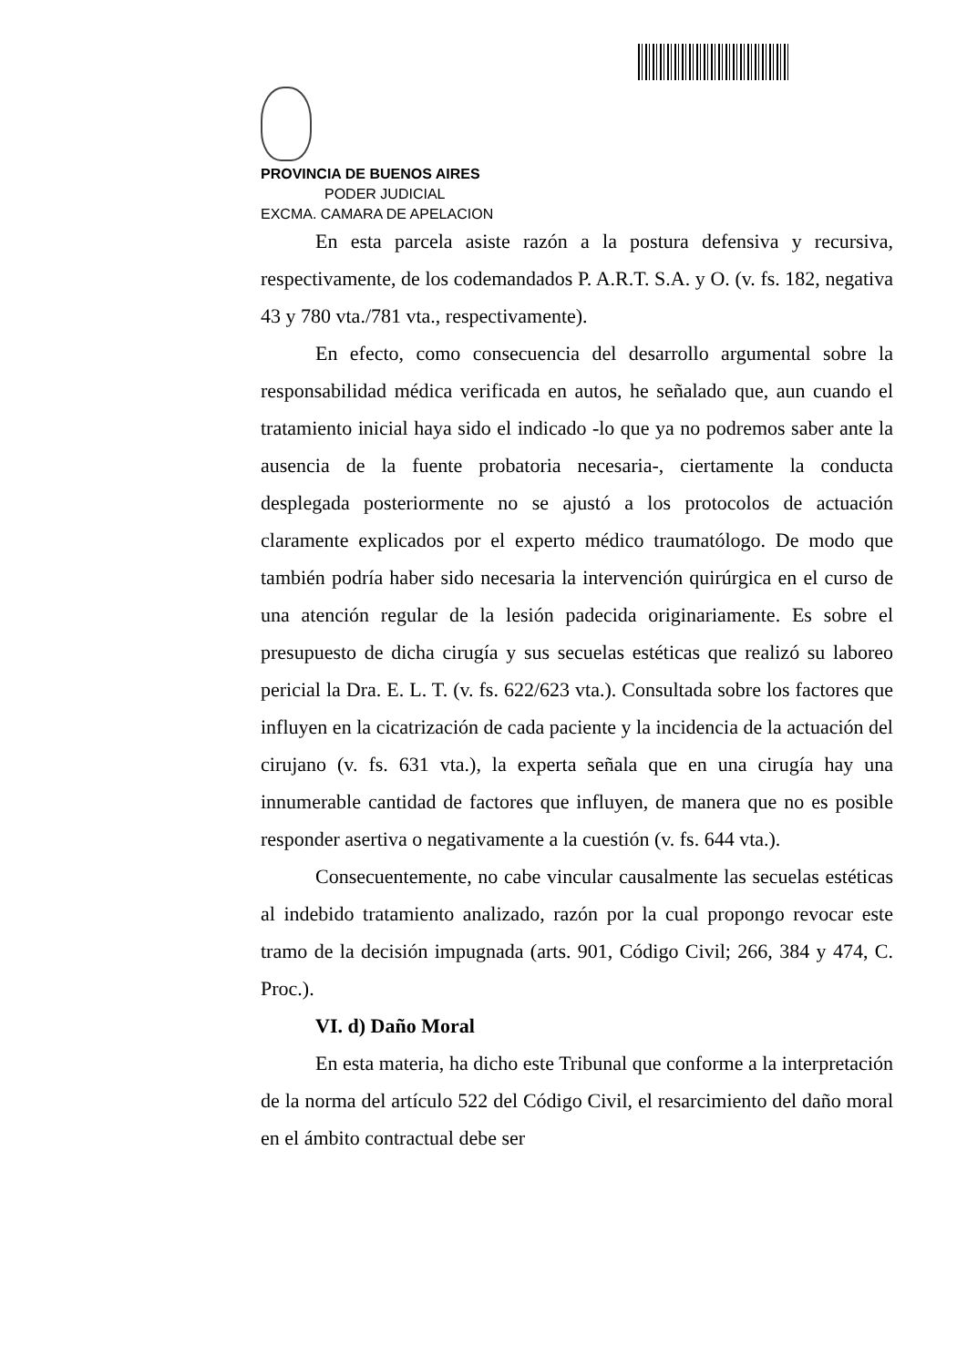PROVINCIA DE BUENOS AIRES
PODER JUDICIAL
EXCMA. CAMARA DE APELACION
En esta parcela asiste razón a la postura defensiva y recursiva, respectivamente, de los codemandados P. A.R.T. S.A. y O. (v. fs. 182, negativa 43 y 780 vta./781 vta., respectivamente).
En efecto, como consecuencia del desarrollo argumental sobre la responsabilidad médica verificada en autos, he señalado que, aun cuando el tratamiento inicial haya sido el indicado -lo que ya no podremos saber ante la ausencia de la fuente probatoria necesaria-, ciertamente la conducta desplegada posteriormente no se ajustó a los protocolos de actuación claramente explicados por el experto médico traumatólogo. De modo que también podría haber sido necesaria la intervención quirúrgica en el curso de una atención regular de la lesión padecida originariamente. Es sobre el presupuesto de dicha cirugía y sus secuelas estéticas que realizó su laboreo pericial la Dra. E. L. T. (v. fs. 622/623 vta.). Consultada sobre los factores que influyen en la cicatrización de cada paciente y la incidencia de la actuación del cirujano (v. fs. 631 vta.), la experta señala que en una cirugía hay una innumerable cantidad de factores que influyen, de manera que no es posible responder asertiva o negativamente a la cuestión (v. fs. 644 vta.).
Consecuentemente, no cabe vincular causalmente las secuelas estéticas al indebido tratamiento analizado, razón por la cual propongo revocar este tramo de la decisión impugnada (arts. 901, Código Civil; 266, 384 y 474, C. Proc.).
VI. d) Daño Moral
En esta materia, ha dicho este Tribunal que conforme a la interpretación de la norma del artículo 522 del Código Civil, el resarcimiento del daño moral en el ámbito contractual debe ser